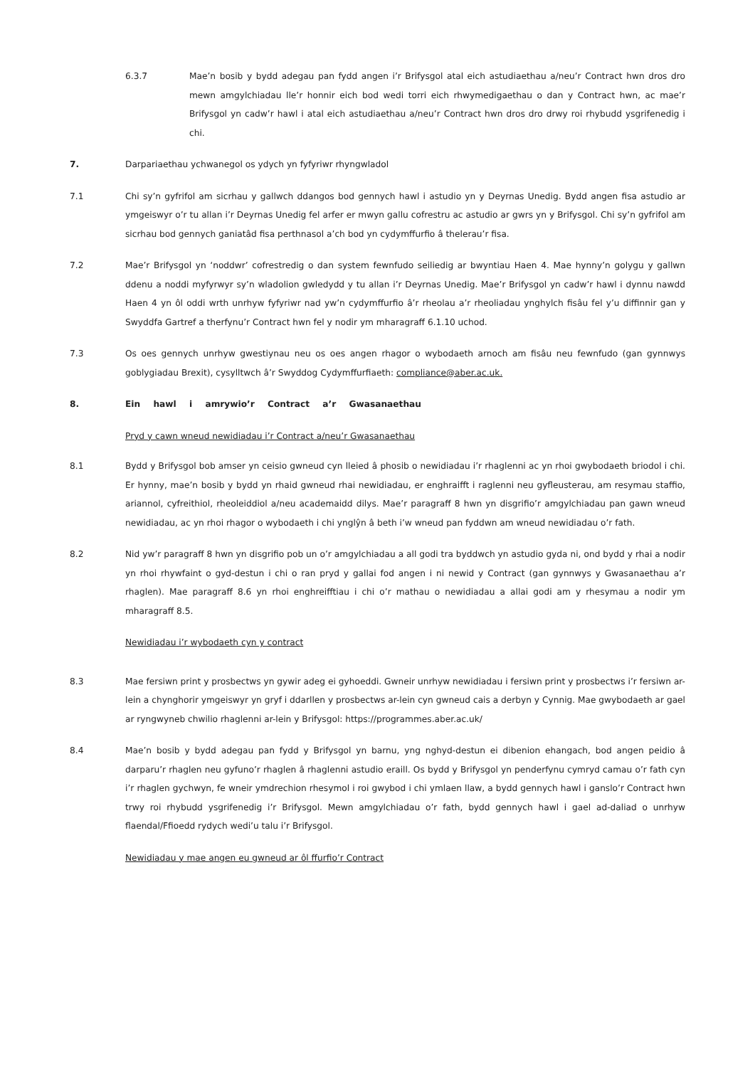6.3.7 Mae’n bosib y bydd adegau pan fydd angen i’r Brifysgol atal eich astudiaethau a/neu’r Contract hwn dros dro mewn amgylchiadau lle’r honnir eich bod wedi torri eich rhwymedigaethau o dan y Contract hwn, ac mae’r Brifysgol yn cadw’r hawl i atal eich astudiaethau a/neu’r Contract hwn dros dro drwy roi rhybudd ysgrifenedig i chi.
7. Darpariaethau ychwanegol os ydych yn fyfyriwr rhyngwladol
7.1 Chi sy’n gyfrifol am sicrhau y gallwch ddangos bod gennych hawl i astudio yn y Deyrnas Unedig. Bydd angen fisa astudio ar ymgeiswyr o’r tu allan i’r Deyrnas Unedig fel arfer er mwyn gallu cofrestru ac astudio ar gwrs yn y Brifysgol. Chi sy’n gyfrifol am sicrhau bod gennych ganiatâd fisa perthnasol a’ch bod yn cydymffurfio â thelerau’r fisa.
7.2 Mae’r Brifysgol yn ‘noddwr’ cofrestredig o dan system fewnfudo seiliedig ar bwyntiau Haen 4. Mae hynny’n golygu y gallwn ddenu a noddi myfyrwyr sy’n wladolion gwledydd y tu allan i’r Deyrnas Unedig. Mae’r Brifysgol yn cadw’r hawl i dynnu nawdd Haen 4 yn ôl oddi wrth unrhyw fyfyriwr nad yw’n cydymffurfio â’r rheolau a’r rheoliadau ynghylch fisâu fel y’u diffinnir gan y Swyddfa Gartref a therfynu’r Contract hwn fel y nodir ym mharagraff 6.1.10 uchod.
7.3 Os oes gennych unrhyw gwestiynau neu os oes angen rhagor o wybodaeth arnoch am fisâu neu fewnfudo (gan gynnwys goblygiadau Brexit), cysylltwch â’r Swyddog Cydymffurfiaeth: compliance@aber.ac.uk.
8. Ein hawl i amrywio’r Contract a’r Gwasanaethau
Pryd y cawn wneud newidiadau i’r Contract a/neu’r Gwasanaethau
8.1 Bydd y Brifysgol bob amser yn ceisio gwneud cyn lleied â phosib o newidiadau i’r rhaglenni ac yn rhoi gwybodaeth briodol i chi. Er hynny, mae’n bosib y bydd yn rhaid gwneud rhai newidiadau, er enghraifft i raglenni neu gyfleusterau, am resymau staffio, ariannol, cyfreithiol, rheoleiddiol a/neu academaidd dilys. Mae’r paragraff 8 hwn yn disgrifio’r amgylchiadau pan gawn wneud newidiadau, ac yn rhoi rhagor o wybodaeth i chi ynglŷn â beth i’w wneud pan fyddwn am wneud newidiadau o’r fath.
8.2 Nid yw’r paragraff 8 hwn yn disgrifio pob un o’r amgylchiadau a all godi tra byddwch yn astudio gyda ni, ond bydd y rhai a nodir yn rhoi rhywfaint o gyd-destun i chi o ran pryd y gallai fod angen i ni newid y Contract (gan gynnwys y Gwasanaethau a’r rhaglen). Mae paragraff 8.6 yn rhoi enghreifftiau i chi o’r mathau o newidiadau a allai godi am y rhesymau a nodir ym mharagraff 8.5.
Newidiadau i’r wybodaeth cyn y contract
8.3 Mae fersiwn print y prosbectws yn gywir adeg ei gyhoeddi. Gwneir unrhyw newidiadau i fersiwn print y prosbectws i’r fersiwn ar-lein a chynghorir ymgeiswyr yn gryf i ddarllen y prosbectws ar-lein cyn gwneud cais a derbyn y Cynnig. Mae gwybodaeth ar gael ar ryngwyneb chwilio rhaglenni ar-lein y Brifysgol: https://programmes.aber.ac.uk/
8.4 Mae’n bosib y bydd adegau pan fydd y Brifysgol yn barnu, yng nghyd-destun ei dibenion ehangach, bod angen peidio â darparu’r rhaglen neu gyfuno’r rhaglen â rhaglenni astudio eraill. Os bydd y Brifysgol yn penderfynu cymryd camau o’r fath cyn i’r rhaglen gychwyn, fe wneir ymdrechion rhesymol i roi gwybod i chi ymlaen llaw, a bydd gennych hawl i ganslo’r Contract hwn trwy roi rhybudd ysgrifenedig i’r Brifysgol. Mewn amgylchiadau o’r fath, bydd gennych hawl i gael ad-daliad o unrhyw flaendal/Ffioedd rydych wedi’u talu i’r Brifysgol.
Newidiadau y mae angen eu gwneud ar ôl ffurfio’r Contract